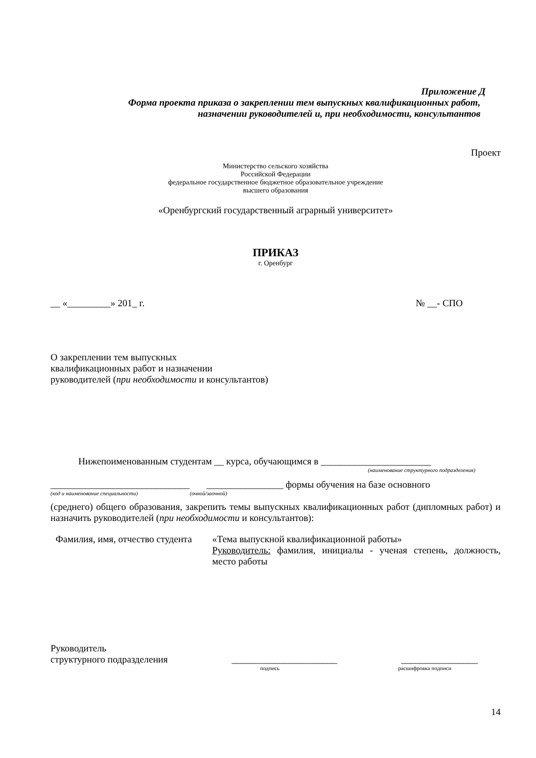Приложение Д
Форма проекта приказа о закреплении тем выпускных квалификационных работ,
назначении руководителей и, при необходимости, консультантов
Проект
Министерство сельского хозяйства
Российской Федерации
федеральное государственное бюджетное образовательное учреждение
высшего образования
«Оренбургский государственный аграрный университет»
ПРИКАЗ
г. Оренбург
__ «_________» 201_ г. № __- СПО
О закреплении тем выпускных
квалификационных работ и назначении
руководителей (при необходимости и консультантов)
Нижепоименованным студентам __ курса, обучающимся в _______________________
(наименование структурного подразделения)
_____________________________ ________________ формы обучения на базе основного
(код и наименование специальности) (очной/заочной)
(среднего) общего образования, закрепить темы выпускных квалификационных работ (дипломных работ) и назначить руководителей (при необходимости и консультантов):
Фамилия, имя, отчество студента
«Тема выпускной квалификационной работы»
Руководитель: фамилия, инициалы - ученая степень, должность, место работы
Руководитель
структурного подразделения ______________________ ________________
подпись расшифровка подписи
14